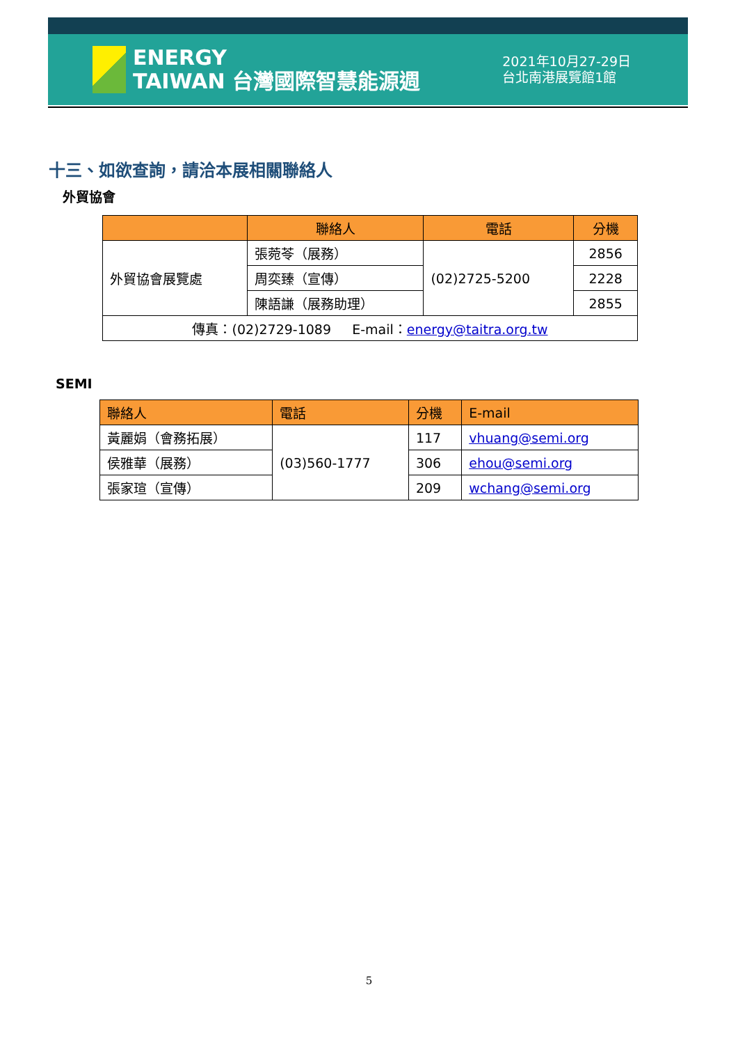ENERGY
TAIWAN 台灣國際智慧能源週
2021年10月27-29日
台北南港展覽館1館
十三、如欲查詢，請洽本展相關聯絡人
外貿協會
| | 聯絡人 | 電話 | 分機 |
| --- | --- | --- | --- |
| 外貿協會展覽處 | 張菀苓（展務） | (02)2725-5200 | 2856 |
| | 周奕臻（宣傳） | | 2228 |
| | 陳語謙（展務助理） | | 2855 |
| 傳真：(02)2729-1089 E-mail： energy@taitra.org.tw | | | |
SEMI
| 聯絡人 | 電話 | 分機 | E-mail |
| --- | --- | --- | --- |
| 黃麗娟（會務拓展） | (03)560-1777 | 117 | vhuang@semi.org |
| 侯雅華（展務） | | 306 | ehou@semi.org |
| 張家瑄（宣傳） | | 209 | wchang@semi.org |
5